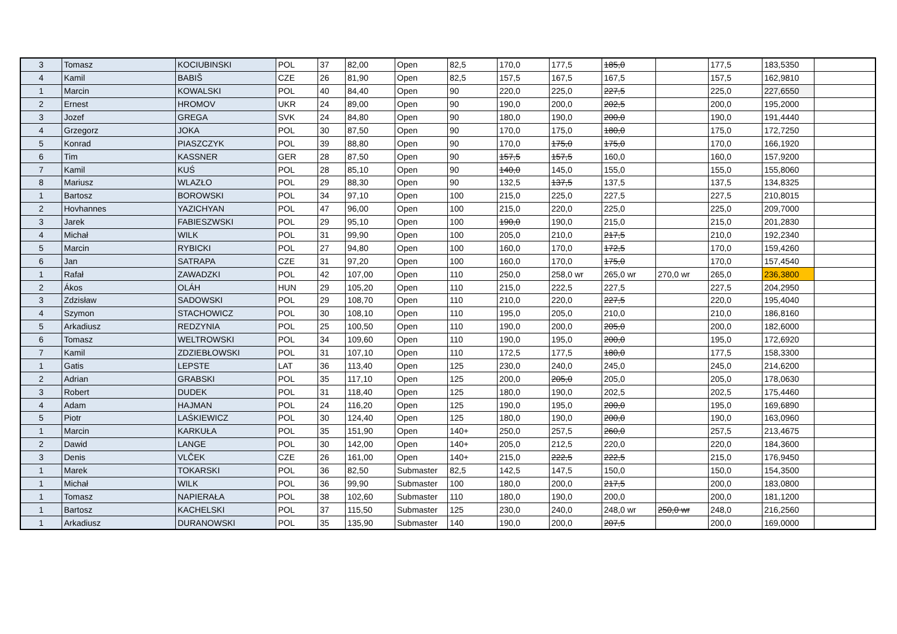| 3 | Tomasz | KOCIUBINSKI | POL | 37 | 82,00 | Open | 82,5 | 170,0 | 177,5 | 185,0 | | 177,5 | 183,5350 | |
| 4 | Kamil | BABIŠ | CZE | 26 | 81,90 | Open | 82,5 | 157,5 | 167,5 | 167,5 | | 157,5 | 162,9810 | |
| 1 | Marcin | KOWALSKI | POL | 40 | 84,40 | Open | 90 | 220,0 | 225,0 | 227,5 | | 225,0 | 227,6550 | |
| 2 | Ernest | HROMOV | UKR | 24 | 89,00 | Open | 90 | 190,0 | 200,0 | 202,5 | | 200,0 | 195,2000 | |
| 3 | Jozef | GREGA | SVK | 24 | 84,80 | Open | 90 | 180,0 | 190,0 | 200,0 | | 190,0 | 191,4440 | |
| 4 | Grzegorz | JOKA | POL | 30 | 87,50 | Open | 90 | 170,0 | 175,0 | 180,0 | | 175,0 | 172,7250 | |
| 5 | Konrad | PIASZCZYK | POL | 39 | 88,80 | Open | 90 | 170,0 | 175,0 | 175,0 | | 170,0 | 166,1920 | |
| 6 | Tim | KASSNER | GER | 28 | 87,50 | Open | 90 | 157,5 | 157,5 | 160,0 | | 160,0 | 157,9200 | |
| 7 | Kamil | KUŚ | POL | 28 | 85,10 | Open | 90 | 140,0 | 145,0 | 155,0 | | 155,0 | 155,8060 | |
| 8 | Mariusz | WLAZŁO | POL | 29 | 88,30 | Open | 90 | 132,5 | 137,5 | 137,5 | | 137,5 | 134,8325 | |
| 1 | Bartosz | BOROWSKI | POL | 34 | 97,10 | Open | 100 | 215,0 | 225,0 | 227,5 | | 227,5 | 210,8015 | |
| 2 | Hovhannes | YAZICHYAN | POL | 47 | 96,00 | Open | 100 | 215,0 | 220,0 | 225,0 | | 225,0 | 209,7000 | |
| 3 | Jarek | FABIESZWSKI | POL | 29 | 95,10 | Open | 100 | 190,0 | 190,0 | 215,0 | | 215,0 | 201,2830 | |
| 4 | Michał | WILK | POL | 31 | 99,90 | Open | 100 | 205,0 | 210,0 | 217,5 | | 210,0 | 192,2340 | |
| 5 | Marcin | RYBICKI | POL | 27 | 94,80 | Open | 100 | 160,0 | 170,0 | 172,5 | | 170,0 | 159,4260 | |
| 6 | Jan | SATRAPA | CZE | 31 | 97,20 | Open | 100 | 160,0 | 170,0 | 175,0 | | 170,0 | 157,4540 | |
| 1 | Rafał | ZAWADZKI | POL | 42 | 107,00 | Open | 110 | 250,0 | 258,0 wr | 265,0 wr | 270,0 wr | 265,0 | 236,3800 | |
| 2 | Ákos | OLÁH | HUN | 29 | 105,20 | Open | 110 | 215,0 | 222,5 | 227,5 | | 227,5 | 204,2950 | |
| 3 | Zdzisław | SADOWSKI | POL | 29 | 108,70 | Open | 110 | 210,0 | 220,0 | 227,5 | | 220,0 | 195,4040 | |
| 4 | Szymon | STACHOWICZ | POL | 30 | 108,10 | Open | 110 | 195,0 | 205,0 | 210,0 | | 210,0 | 186,8160 | |
| 5 | Arkadiusz | REDZYNIA | POL | 25 | 100,50 | Open | 110 | 190,0 | 200,0 | 205,0 | | 200,0 | 182,6000 | |
| 6 | Tomasz | WELTROWSKI | POL | 34 | 109,60 | Open | 110 | 190,0 | 195,0 | 200,0 | | 195,0 | 172,6920 | |
| 7 | Kamil | ZDZIEBŁOWSKI | POL | 31 | 107,10 | Open | 110 | 172,5 | 177,5 | 180,0 | | 177,5 | 158,3300 | |
| 1 | Gatis | LEPSTE | LAT | 36 | 113,40 | Open | 125 | 230,0 | 240,0 | 245,0 | | 245,0 | 214,6200 | |
| 2 | Adrian | GRABSKI | POL | 35 | 117,10 | Open | 125 | 200,0 | 205,0 | 205,0 | | 205,0 | 178,0630 | |
| 3 | Robert | DUDEK | POL | 31 | 118,40 | Open | 125 | 180,0 | 190,0 | 202,5 | | 202,5 | 175,4460 | |
| 4 | Adam | HAJMAN | POL | 24 | 116,20 | Open | 125 | 190,0 | 195,0 | 200,0 | | 195,0 | 169,6890 | |
| 5 | Piotr | LAŚKIEWICZ | POL | 30 | 124,40 | Open | 125 | 180,0 | 190,0 | 200,0 | | 190,0 | 163,0960 | |
| 1 | Marcin | KARKUŁA | POL | 35 | 151,90 | Open | 140+ | 250,0 | 257,5 | 260,0 | | 257,5 | 213,4675 | |
| 2 | Dawid | LANGE | POL | 30 | 142,00 | Open | 140+ | 205,0 | 212,5 | 220,0 | | 220,0 | 184,3600 | |
| 3 | Denis | VLČEK | CZE | 26 | 161,00 | Open | 140+ | 215,0 | 222,5 | 222,5 | | 215,0 | 176,9450 | |
| 1 | Marek | TOKARSKI | POL | 36 | 82,50 | Submaster | 82,5 | 142,5 | 147,5 | 150,0 | | 150,0 | 154,3500 | |
| 1 | Michał | WILK | POL | 36 | 99,90 | Submaster | 100 | 180,0 | 200,0 | 217,5 | | 200,0 | 183,0800 | |
| 1 | Tomasz | NAPIERAŁA | POL | 38 | 102,60 | Submaster | 110 | 180,0 | 190,0 | 200,0 | | 200,0 | 181,1200 | |
| 1 | Bartosz | KACHELSKI | POL | 37 | 115,50 | Submaster | 125 | 230,0 | 240,0 | 248,0 wr | 250,0 wr | 248,0 | 216,2560 | |
| 1 | Arkadiusz | DURANOWSKI | POL | 35 | 135,90 | Submaster | 140 | 190,0 | 200,0 | 207,5 | | 200,0 | 169,0000 | |